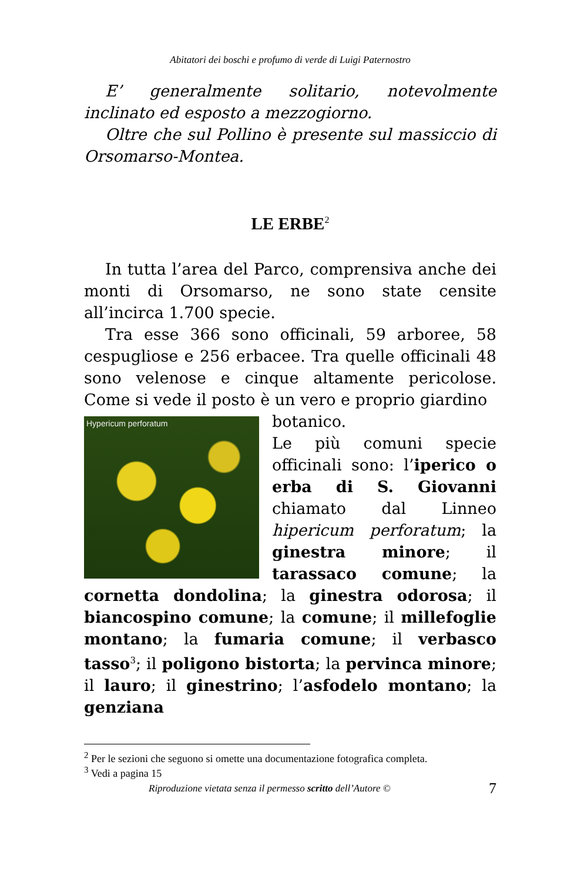Abitatori dei boschi e profumo di verde di Luigi Paternostro
E’ generalmente solitario, notevolmente inclinato ed esposto a mezzogiorno.
Oltre che sul Pollino è presente sul massiccio di Orsomarso-Montea.
LE ERBE<sup>2</sup>
In tutta l’area del Parco, comprensiva anche dei monti di Orsomarso, ne sono state censite all’incirca 1.700 specie.
Tra esse 366 sono officinali, 59 arboree, 58 cespugliose e 256 erbacee. Tra quelle officinali 48 sono velenose e cinque altamente pericolose. Come si vede il posto è un vero e proprio giardino
Hypericum perforatum
botanico.
Le più comuni specie officinali sono: l’iperico o erba di S. Giovanni chiamato dal Linneo hipericum perforatum; la ginestra minore; il tarassaco comune; la cornetta dondolina; la ginestra odorosa; il biancospino comune; la comune; il millefoglie montano; la fumaria comune; il verbasco tasso<sup>3</sup>; il poligono bistorta; la pervinca minore; il lauro; il ginestrino; l’asfodelo montano; la genziana
<sup>2</sup> Per le sezioni che seguono si omette una documentazione fotografica completa.
<sup>3</sup> Vedi a pagina 15
Riproduzione vietata senza il permesso scritto dell’Autore © 7